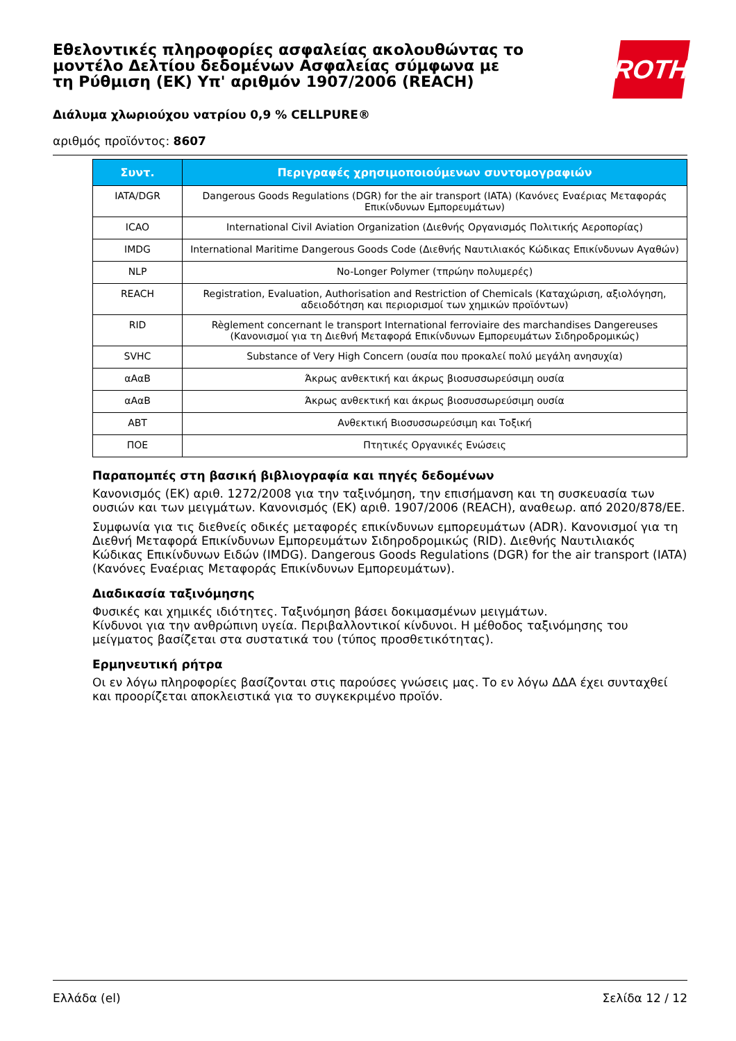Εθελοντικές πληροφορίες ασφαλείας ακολουθώντας το μοντέλο Δελτίου δεδομένων Ασφαλείας σύμφωνα με τη Ρύθμιση (ΕΚ) Υπ' αριθμόν 1907/2006 (REACH)
ROTH
Διάλυμα χλωριούχου νατρίου 0,9 % CELLPURE®
αριθμός προϊόντος: 8607
| Συντ. | Περιγραφές χρησιμοποιούμενων συντομογραφιών |
| --- | --- |
| IATA/DGR | Dangerous Goods Regulations (DGR) for the air transport (IATA) (Κανόνες Εναέριας Μεταφοράς Επικίνδυνων Εμπορευμάτων) |
| ICAO | International Civil Aviation Organization (Διεθνής Οργανισμός Πολιτικής Αεροπορίας) |
| IMDG | International Maritime Dangerous Goods Code (Διεθνής Ναυτιλιακός Κώδικας Επικίνδυνων Αγαθών) |
| NLP | No-Longer Polymer (τπρώην πολυμερές) |
| REACH | Registration, Evaluation, Authorisation and Restriction of Chemicals (Καταχώριση, αξιολόγηση, αδειοδότηση και περιορισμοί των χημικών προϊόντων) |
| RID | Règlement concernant le transport International ferroviaire des marchandises Dangereuses (Κανονισμοί για τη Διεθνή Μεταφορά Επικίνδυνων Εμπορευμάτων Σιδηροδρομικώς) |
| SVHC | Substance of Very High Concern (ουσία που προκαλεί πολύ μεγάλη ανησυχία) |
| αΑαΒ | Άκρως ανθεκτική και άκρως βιοσυσσωρεύσιμη ουσία |
| αΑαΒ | Άκρως ανθεκτική και άκρως βιοσυσσωρεύσιμη ουσία |
| ABT | Ανθεκτική Βιοσυσσωρεύσιμη και Τοξική |
| ΠΟΕ | Πτητικές Οργανικές Ενώσεις |
Παραπομπές στη βασική βιβλιογραφία και πηγές δεδομένων
Κανονισμός (ΕΚ) αριθ. 1272/2008 για την ταξινόμηση, την επισήμανση και τη συσκευασία των ουσιών και των μειγμάτων. Κανονισμός (ΕΚ) αριθ. 1907/2006 (REACH), αναθεωρ. από 2020/878/ΕΕ.
Συμφωνία για τις διεθνείς οδικές μεταφορές επικίνδυνων εμπορευμάτων (ADR). Κανονισμοί για τη Διεθνή Μεταφορά Επικίνδυνων Εμπορευμάτων Σιδηροδρομικώς (RID). Διεθνής Ναυτιλιακός Κώδικας Επικίνδυνων Ειδών (IMDG). Dangerous Goods Regulations (DGR) for the air transport (IATA) (Κανόνες Εναέριας Μεταφοράς Επικίνδυνων Εμπορευμάτων).
Διαδικασία ταξινόμησης
Φυσικές και χημικές ιδιότητες. Ταξινόμηση βάσει δοκιμασμένων μειγμάτων.
Κίνδυνοι για την ανθρώπινη υγεία. Περιβαλλοντικοί κίνδυνοι. Η μέθοδος ταξινόμησης του μείγματος βασίζεται στα συστατικά του (τύπος προσθετικότητας).
Ερμηνευτική ρήτρα
Οι εν λόγω πληροφορίες βασίζονται στις παρούσες γνώσεις μας. Το εν λόγω ΔΔΑ έχει συνταχθεί και προορίζεται αποκλειστικά για το συγκεκριμένο προϊόν.
Ελλάδα (el) Σελίδα 12 / 12